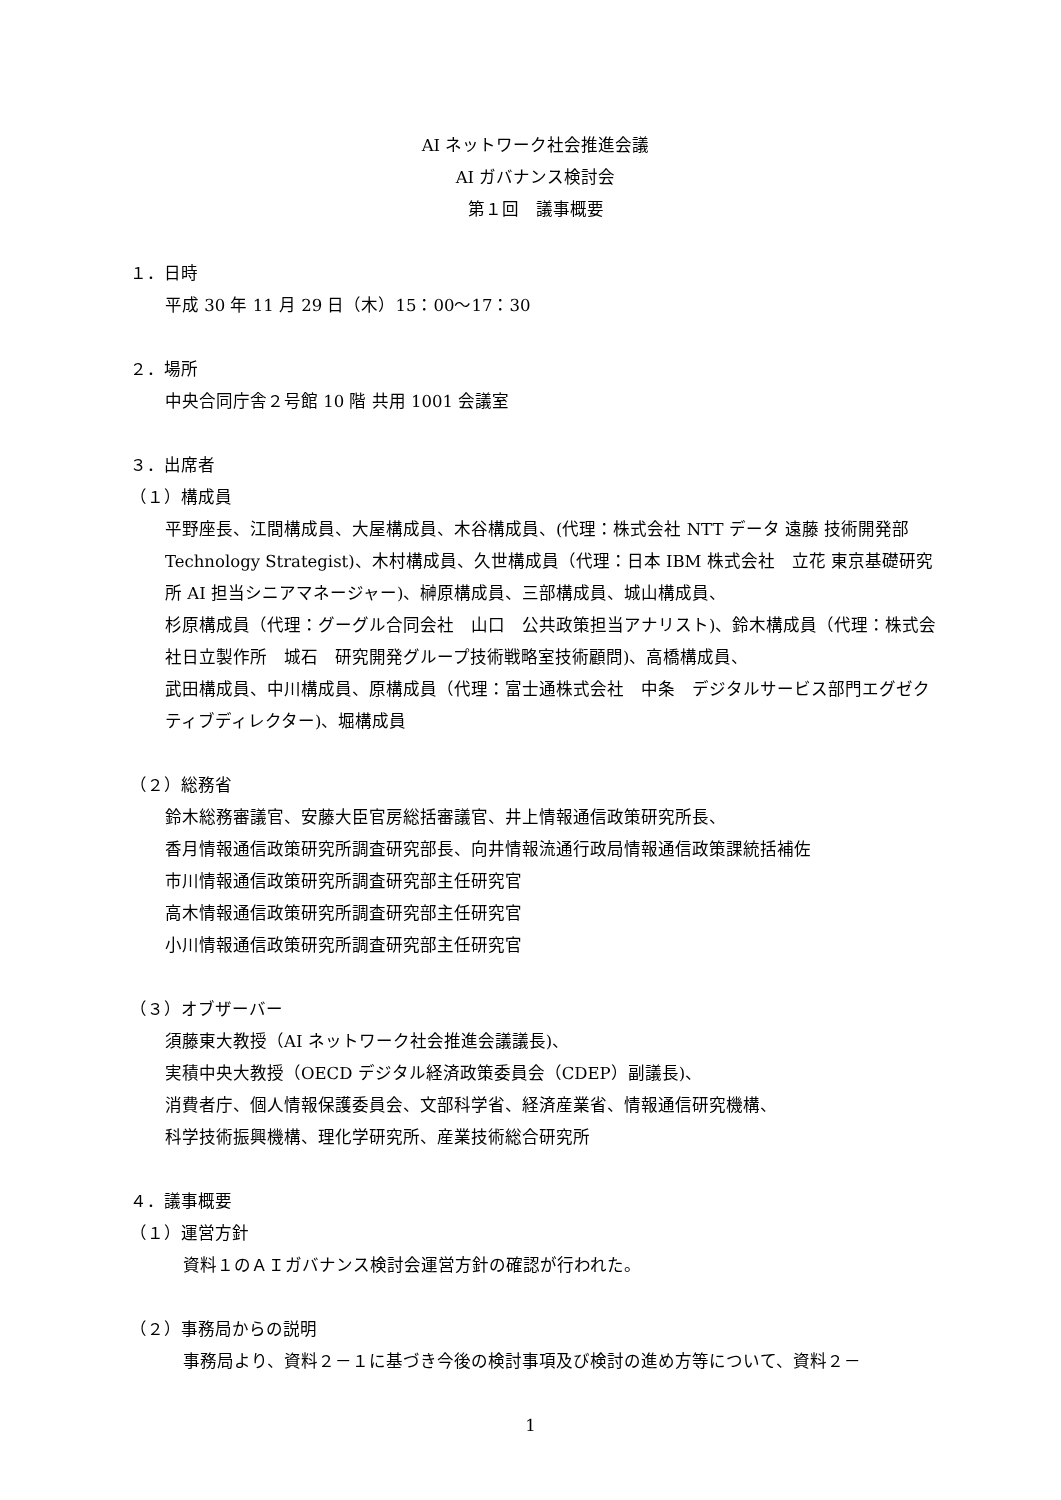AI ネットワーク社会推進会議
AI ガバナンス検討会
第１回　議事概要
１．日時
平成 30 年 11 月 29 日（木）15：00〜17：30
２．場所
中央合同庁舎２号館 10 階 共用 1001 会議室
３．出席者
（１）構成員
平野座長、江間構成員、大屋構成員、木谷構成員、(代理：株式会社 NTT データ 遠藤 技術開発部 Technology Strategist)、木村構成員、久世構成員（代理：日本 IBM 株式会社　立花 東京基礎研究所 AI 担当シニアマネージャー)、榊原構成員、三部構成員、城山構成員、
杉原構成員（代理：グーグル合同会社　山口　公共政策担当アナリスト)、鈴木構成員（代理：株式会社日立製作所　城石　研究開発グループ技術戦略室技術顧問)、高橋構成員、
武田構成員、中川構成員、原構成員（代理：富士通株式会社　中条　デジタルサービス部門エグゼクティブディレクター)、堀構成員
（２）総務省
鈴木総務審議官、安藤大臣官房総括審議官、井上情報通信政策研究所長、
香月情報通信政策研究所調査研究部長、向井情報流通行政局情報通信政策課統括補佐
市川情報通信政策研究所調査研究部主任研究官
高木情報通信政策研究所調査研究部主任研究官
小川情報通信政策研究所調査研究部主任研究官
（３）オブザーバー
須藤東大教授（AI ネットワーク社会推進会議議長)、
実積中央大教授（OECD デジタル経済政策委員会（CDEP）副議長)、
消費者庁、個人情報保護委員会、文部科学省、経済産業省、情報通信研究機構、
科学技術振興機構、理化学研究所、産業技術総合研究所
４．議事概要
（１）運営方針
資料１のＡＩガバナンス検討会運営方針の確認が行われた。
（２）事務局からの説明
事務局より、資料２－１に基づき今後の検討事項及び検討の進め方等について、資料２－
1